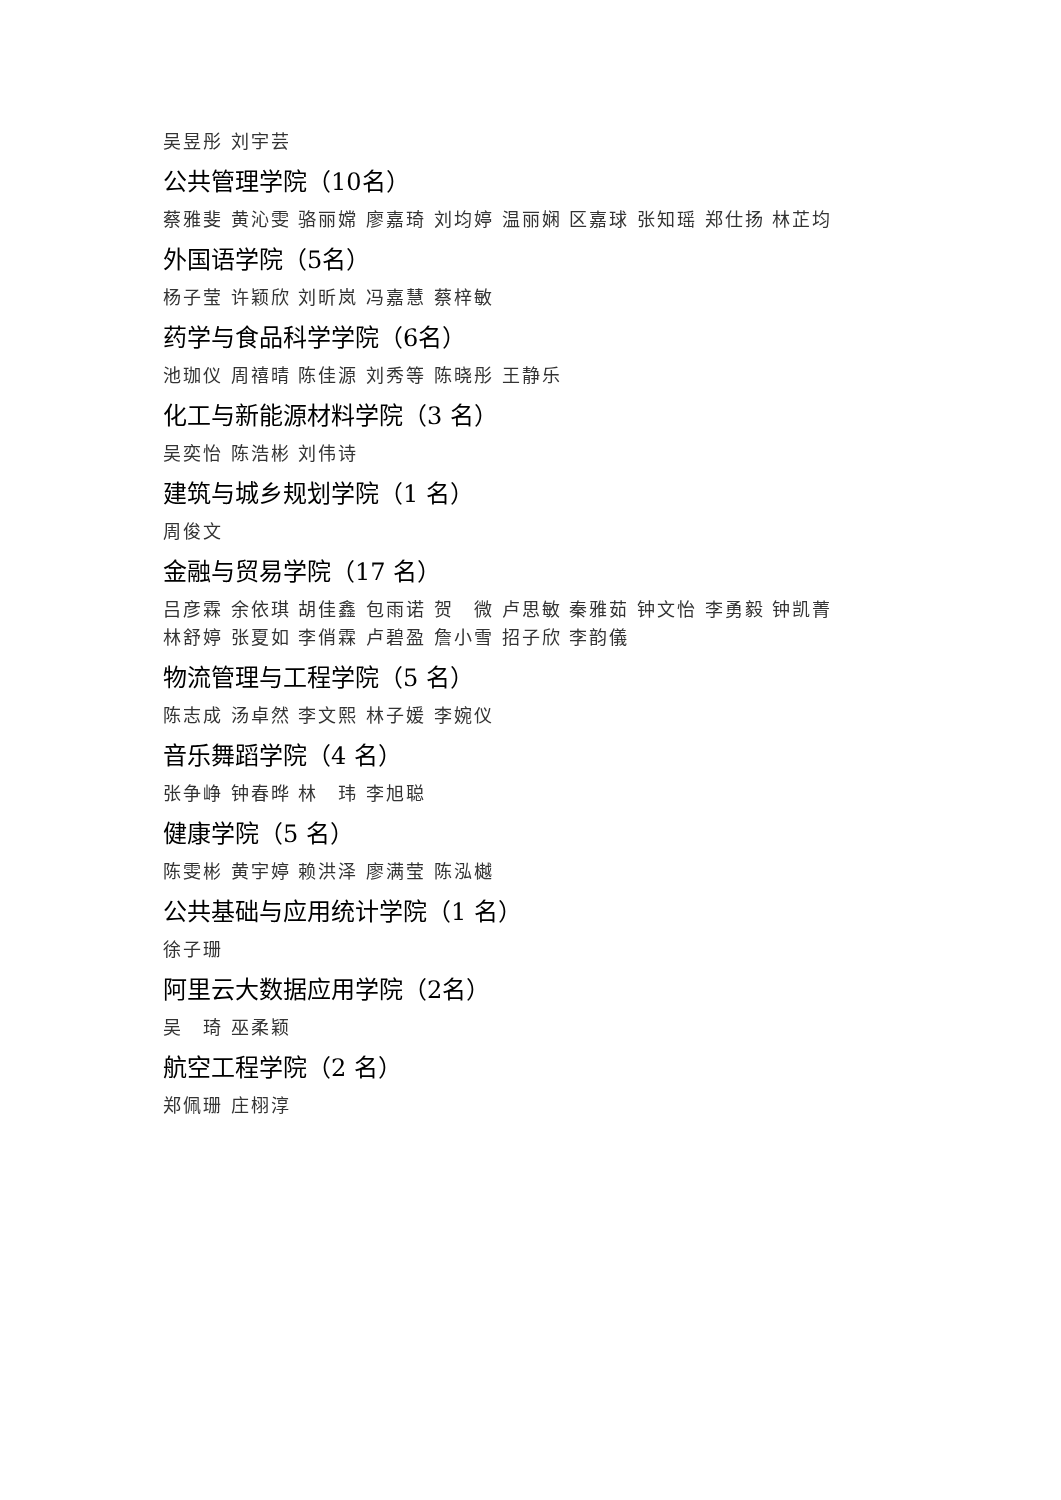吴昱彤 刘宇芸
公共管理学院（10名）
蔡雅斐 黄沁雯 骆丽嫦 廖嘉琦 刘均婷 温丽娴 区嘉球 张知瑶 郑仕扬 林芷均
外国语学院（5名）
杨子莹 许颖欣 刘昕岚 冯嘉慧 蔡梓敏
药学与食品科学学院（6名）
池珈仪 周禧晴 陈佳源 刘秀等 陈晓彤 王静乐
化工与新能源材料学院（3 名）
吴奕怡 陈浩彬 刘伟诗
建筑与城乡规划学院（1 名）
周俊文
金融与贸易学院（17 名）
吕彦霖 余依琪 胡佳鑫 包雨诺 贺　微 卢思敏 秦雅茹 钟文怡 李勇毅 钟凯菁
林舒婷 张夏如 李俏霖 卢碧盈 詹小雪 招子欣 李韵儀
物流管理与工程学院（5 名）
陈志成 汤卓然 李文熙 林子媛 李婉仪
音乐舞蹈学院（4 名）
张争峥 钟春晔 林　玮 李旭聪
健康学院（5 名）
陈雯彬 黄宇婷 赖洪泽 廖满莹 陈泓樾
公共基础与应用统计学院（1 名）
徐子珊
阿里云大数据应用学院（2名）
吴　琦 巫柔颖
航空工程学院（2 名）
郑佩珊 庄栩淳